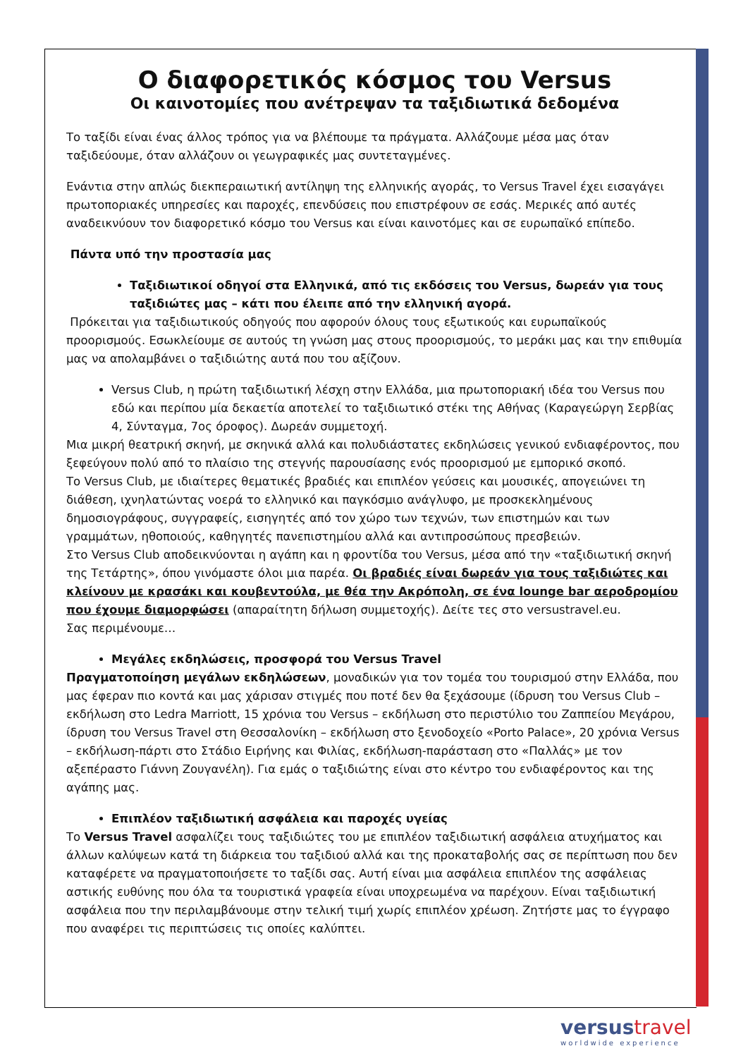Ο διαφορετικός κόσμος του Versus
Οι καινοτομίες που ανέτρεψαν τα ταξιδιωτικά δεδομένα
Το ταξίδι είναι ένας άλλος τρόπος για να βλέπουμε τα πράγματα. Αλλάζουμε μέσα μας όταν ταξιδεύουμε, όταν αλλάζουν οι γεωγραφικές μας συντεταγμένες.
Ενάντια στην απλώς διεκπεραιωτική αντίληψη της ελληνικής αγοράς, το Versus Travel έχει εισαγάγει πρωτοποριακές υπηρεσίες και παροχές, επενδύσεις που επιστρέφουν σε εσάς. Μερικές από αυτές αναδεικνύουν τον διαφορετικό κόσμο του Versus και είναι καινοτόμες και σε ευρωπαϊκό επίπεδο.
Πάντα υπό την προστασία μας
Ταξιδιωτικοί οδηγοί στα Ελληνικά, από τις εκδόσεις του Versus, δωρεάν για τους ταξιδιώτες μας – κάτι που έλειπε από την ελληνική αγορά.
Πρόκειται για ταξιδιωτικούς οδηγούς που αφορούν όλους τους εξωτικούς και ευρωπαϊκούς προορισμούς. Εσωκλείουμε σε αυτούς τη γνώση μας στους προορισμούς, το μεράκι μας και την επιθυμία μας να απολαμβάνει ο ταξιδιώτης αυτά που του αξίζουν.
Versus Club, η πρώτη ταξιδιωτική λέσχη στην Ελλάδα, μια πρωτοποριακή ιδέα του Versus που εδώ και περίπου μία δεκαετία αποτελεί το ταξιδιωτικό στέκι της Αθήνας (Καραγεώργη Σερβίας 4, Σύνταγμα, 7ος όροφος). Δωρεάν συμμετοχή.
Μια μικρή θεατρική σκηνή, με σκηνικά αλλά και πολυδιάστατες εκδηλώσεις γενικού ενδιαφέροντος, που ξεφεύγουν πολύ από το πλαίσιο της στεγνής παρουσίασης ενός προορισμού με εμπορικό σκοπό.
Το Versus Club, με ιδιαίτερες θεματικές βραδιές και επιπλέον γεύσεις και μουσικές, απογειώνει τη διάθεση, ιχνηλατώντας νοερά το ελληνικό και παγκόσμιο ανάγλυφο, με προσκεκλημένους δημοσιογράφους, συγγραφείς, εισηγητές από τον χώρο των τεχνών, των επιστημών και των γραμμάτων, ηθοποιούς, καθηγητές πανεπιστημίου αλλά και αντιπροσώπους πρεσβειών.
Στο Versus Club αποδεικνύονται η αγάπη και η φροντίδα του Versus, μέσα από την «ταξιδιωτική σκηνή της Τετάρτης», όπου γινόμαστε όλοι μια παρέα. Οι βραδιές είναι δωρεάν για τους ταξιδιώτες και κλείνουν με κρασάκι και κουβεντούλα, με θέα την Ακρόπολη, σε ένα lounge bar αεροδρομίου που έχουμε διαμορφώσει (απαραίτητη δήλωση συμμετοχής). Δείτε τες στο versustravel.eu.
Σας περιμένουμε…
Μεγάλες εκδηλώσεις, προσφορά του Versus Travel
Πραγματοποίηση μεγάλων εκδηλώσεων, μοναδικών για τον τομέα του τουρισμού στην Ελλάδα, που μας έφεραν πιο κοντά και μας χάρισαν στιγμές που ποτέ δεν θα ξεχάσουμε (ίδρυση του Versus Club – εκδήλωση στο Ledra Marriott, 15 χρόνια του Versus – εκδήλωση στο περιστύλιο του Ζαππείου Μεγάρου, ίδρυση του Versus Travel στη Θεσσαλονίκη – εκδήλωση στο ξενοδοχείο «Porto Palace», 20 χρόνια Versus – εκδήλωση-πάρτι στο Στάδιο Ειρήνης και Φιλίας, εκδήλωση-παράσταση στο «Παλλάς» με τον αξεπέραστο Γιάννη Ζουγανέλη). Για εμάς ο ταξιδιώτης είναι στο κέντρο του ενδιαφέροντος και της αγάπης μας.
Επιπλέον ταξιδιωτική ασφάλεια και παροχές υγείας
Το Versus Travel ασφαλίζει τους ταξιδιώτες του με επιπλέον ταξιδιωτική ασφάλεια ατυχήματος και άλλων καλύψεων κατά τη διάρκεια του ταξιδιού αλλά και της προκαταβολής σας σε περίπτωση που δεν καταφέρετε να πραγματοποιήσετε το ταξίδι σας. Αυτή είναι μια ασφάλεια επιπλέον της ασφάλειας αστικής ευθύνης που όλα τα τουριστικά γραφεία είναι υποχρεωμένα να παρέχουν. Είναι ταξιδιωτική ασφάλεια που την περιλαμβάνουμε στην τελική τιμή χωρίς επιπλέον χρέωση. Ζητήστε μας το έγγραφο που αναφέρει τις περιπτώσεις τις οποίες καλύπτει.
versustravel
worldwide experience